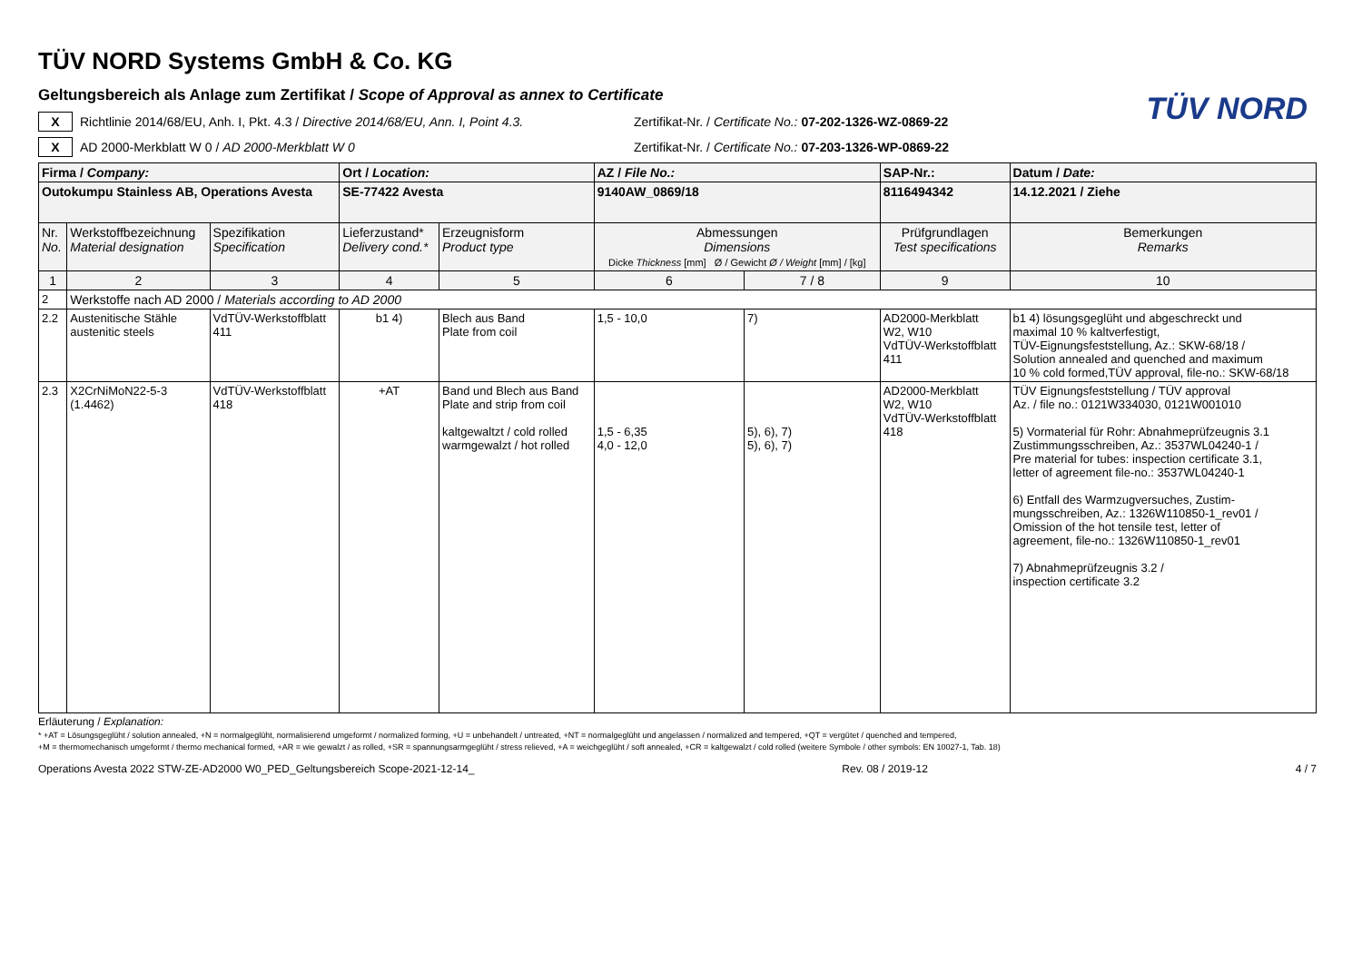TÜV NORD
TÜV NORD Systems GmbH & Co. KG
Geltungsbereich als Anlage zum Zertifikat / Scope of Approval as annex to Certificate
X
Richtlinie 2014/68/EU, Anh. I, Pkt. 4.3 / Directive 2014/68/EU, Ann. I, Point 4.3.
Zertifikat-Nr. / Certificate No.: 07-202-1326-WZ-0869-22
X
AD 2000-Merkblatt W 0 / AD 2000-Merkblatt W 0
Zertifikat-Nr. / Certificate No.: 07-203-1326-WP-0869-22
| Firma / Company: | | | Ort / Location: | | AZ / File No.: | | SAP-Nr.: | Datum / Date: |
| Outokumpu Stainless AB, Operations Avesta | | | SE-77422 Avesta | | 9140AW_0869/18 | | 8116494342 | 14.12.2021 / Ziehe |
| Nr. No. | Werkstoffbezeichnung Material designation | Spezifikation Specification | Lieferzustand* Delivery cond.* | Erzeugnisform Product type | Abmessungen Dimensions Dicke Thickness [mm] Ø / Gewicht Ø / Weight [mm] / [kg] | | Prüfgrundlagen Test specifications | Bemerkungen Remarks |
| 1 | 2 | 3 | 4 | 5 | 6 | 7 / 8 | 9 | 10 |
| 2 | Werkstoffe nach AD 2000 / Materials according to AD 2000 | | | | | | | |
| 2.2 | Austenitische Stähle austenitic steels | VdTÜV-Werkstoffblatt 411 | b1 4) | Blech aus Band Plate from coil | 1,5 - 10,0 | 7) | AD2000-Merkblatt W2, W10 VdTÜV-Werkstoffblatt 411 | b1 4) lösungsgeglüht und abgeschreckt und maximal 10 % kaltverfestigt, TÜV-Eignungsfeststellung, Az.: SKW-68/18 / Solution annealed and quenched and maximum 10 % cold formed,TÜV approval, file-no.: SKW-68/18 |
| 2.3 | X2CrNiMoN22-5-3 (1.4462) | VdTÜV-Werkstoffblatt 418 | +AT | Band und Blech aus Band Plate and strip from coil kaltgewaltzt / cold rolled warmgewalzt / hot rolled | 1,5 - 6,35 4,0 - 12,0 | 5), 6), 7) 5), 6), 7) | AD2000-Merkblatt W2, W10 VdTÜV-Werkstoffblatt 418 | TÜV Eignungsfeststellung / TÜV approval Az. / file no.: 0121W334030, 0121W001010 5) Vormaterial für Rohr: Abnahmeprüfzeugnis 3.1 Zustimmungsschreiben, Az.: 3537WL04240-1 / Pre material for tubes: inspection certificate 3.1, letter of agreement file-no.: 3537WL04240-1 6) Entfall des Warmzugversuches, Zustim- mungsschreiben, Az.: 1326W110850-1_rev01 / Omission of the hot tensile test, letter of agreement, file-no.: 1326W110850-1_rev01 7) Abnahmeprüfzeugnis 3.2 / inspection certificate 3.2 |
Erläuterung / Explanation:
* +AT = Lösungsgeglüht / solution annealed, +N = normalgeglüht, normalisierend umgeformt / normalized forming, +U = unbehandelt / untreated, +NT = normalgeglüht und angelassen / normalized and tempered, +QT = vergütet / quenched and tempered,
+M = thermomechanisch umgeformt / thermo mechanical formed, +AR = wie gewalzt / as rolled, +SR = spannungsarmgeglüht / stress relieved, +A = weichgeglüht / soft annealed, +CR = kaltgewalzt / cold rolled (weitere Symbole / other symbols: EN 10027-1, Tab. 18)
Operations Avesta 2022 STW-ZE-AD2000 W0_PED_Geltungsbereich Scope-2021-12-14_ Rev. 08 / 2019-12 4 / 7